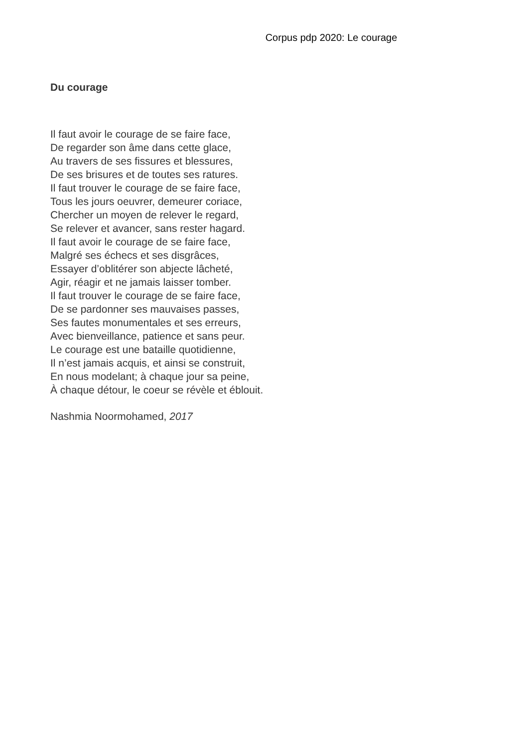Corpus pdp 2020: Le courage
Du courage
Il faut avoir le courage de se faire face,
De regarder son âme dans cette glace,
Au travers de ses fissures et blessures,
De ses brisures et de toutes ses ratures.
Il faut trouver le courage de se faire face,
Tous les jours oeuvrer, demeurer coriace,
Chercher un moyen de relever le regard,
Se relever et avancer, sans rester hagard.
Il faut avoir le courage de se faire face,
Malgré ses échecs et ses disgrâces,
Essayer d’oblitérer son abjecte lâcheté,
Agir, réagir et ne jamais laisser tomber.
Il faut trouver le courage de se faire face,
De se pardonner ses mauvaises passes,
Ses fautes monumentales et ses erreurs,
Avec bienveillance, patience et sans peur.
Le courage est une bataille quotidienne,
Il n’est jamais acquis, et ainsi se construit,
En nous modelant; à chaque jour sa peine,
À chaque détour, le coeur se révèle et éblouit.
Nashmia Noormohamed, 2017